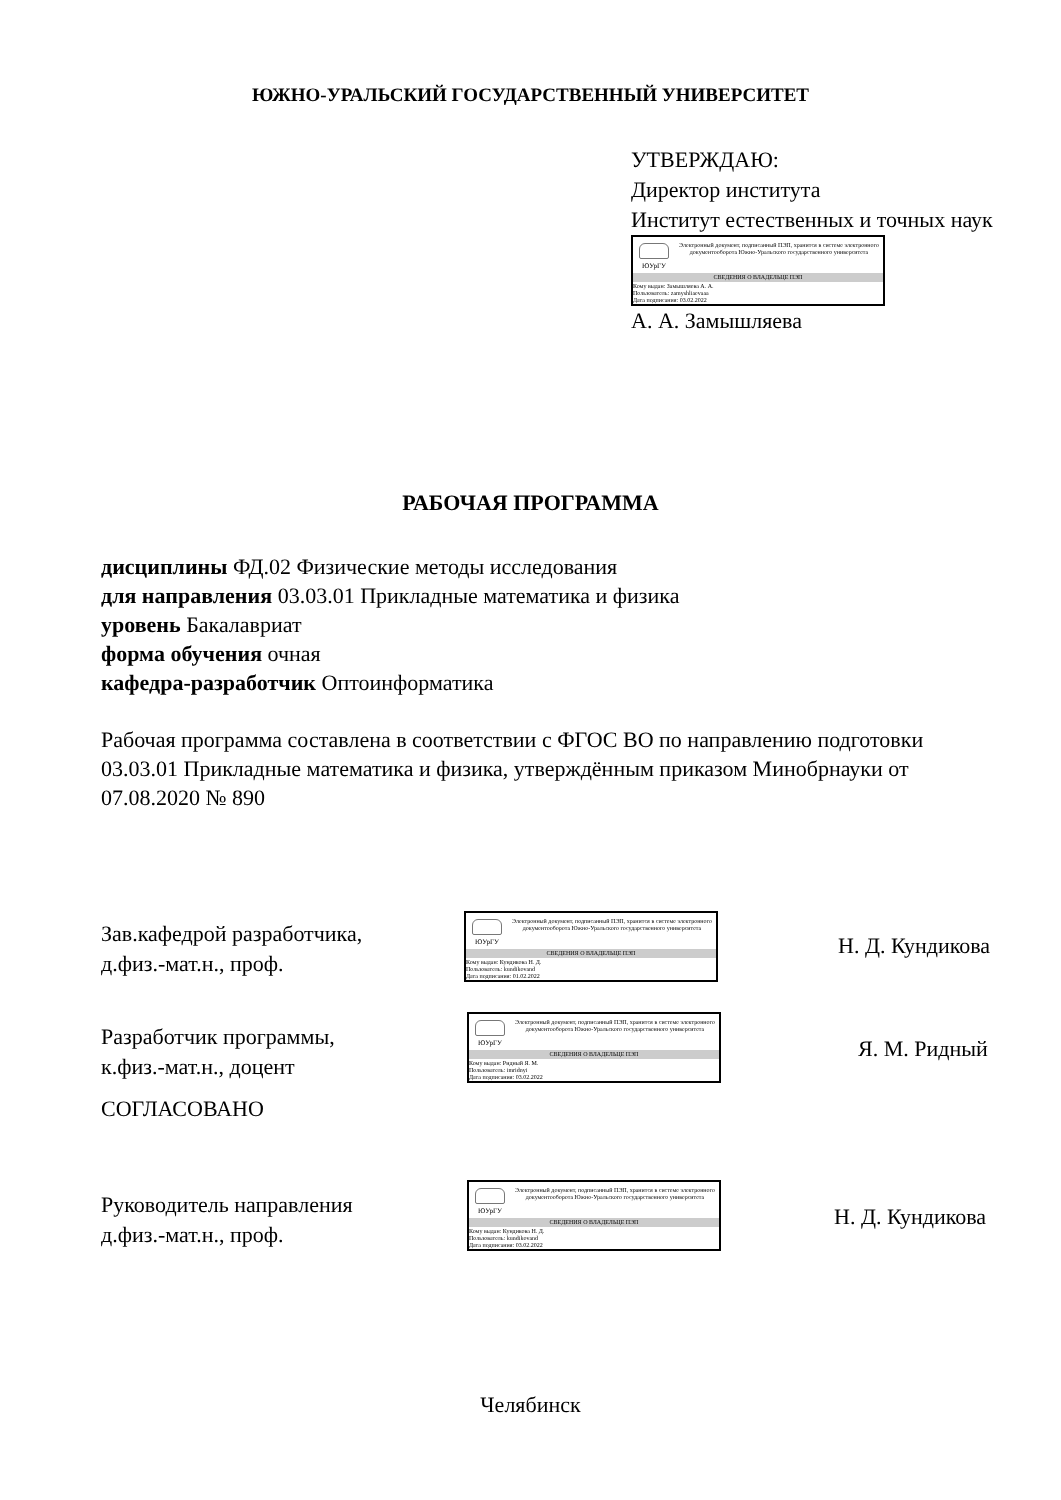ЮЖНО-УРАЛЬСКИЙ ГОСУДАРСТВЕННЫЙ УНИВЕРСИТЕТ
УТВЕРЖДАЮ:
Директор института
Институт естественных и точных наук
ЮУрГУ
Электронный документ, подписанный ПЭП, хранится в системе электронного документооборота Южно-Уральского государственного университета
СВЕДЕНИЯ О ВЛАДЕЛЬЦЕ ПЭП
Кому выдан: Замышляева А. А.
Пользователь: zamyshliaevaaa
Дата подписания: 03.02.2022
А. А. Замышляева
РАБОЧАЯ ПРОГРАММА
дисциплины ФД.02 Физические методы исследования
для направления 03.03.01 Прикладные математика и физика
уровень Бакалавриат
форма обучения очная
кафедра-разработчик Оптоинформатика
Рабочая программа составлена в соответствии с ФГОС ВО по направлению подготовки 03.03.01 Прикладные математика и физика, утверждённым приказом Минобрнауки от 07.08.2020 № 890
Зав.кафедрой разработчика,
д.физ.-мат.н., проф.
ЮУрГУ
Электронный документ, подписанный ПЭП, хранится в системе электронного документооборота Южно-Уральского государственного университета
СВЕДЕНИЯ О ВЛАДЕЛЬЦЕ ПЭП
Кому выдан: Кундикова Н. Д.
Пользователь: kundikovand
Дата подписания: 01.02.2022
Н. Д. Кундикова
Разработчик программы,
к.физ.-мат.н., доцент
ЮУрГУ
Электронный документ, подписанный ПЭП, хранится в системе электронного документооборота Южно-Уральского государственного университета
СВЕДЕНИЯ О ВЛАДЕЛЬЦЕ ПЭП
Кому выдан: Ридный Я. М.
Пользователь: imridnyi
Дата подписания: 03.02.2022
Я. М. Ридный
СОГЛАСОВАНО
Руководитель направления
д.физ.-мат.н., проф.
ЮУрГУ
Электронный документ, подписанный ПЭП, хранится в системе электронного документооборота Южно-Уральского государственного университета
СВЕДЕНИЯ О ВЛАДЕЛЬЦЕ ПЭП
Кому выдан: Кундикова Н. Д.
Пользователь: kundikovand
Дата подписания: 03.02.2022
Н. Д. Кундикова
Челябинск